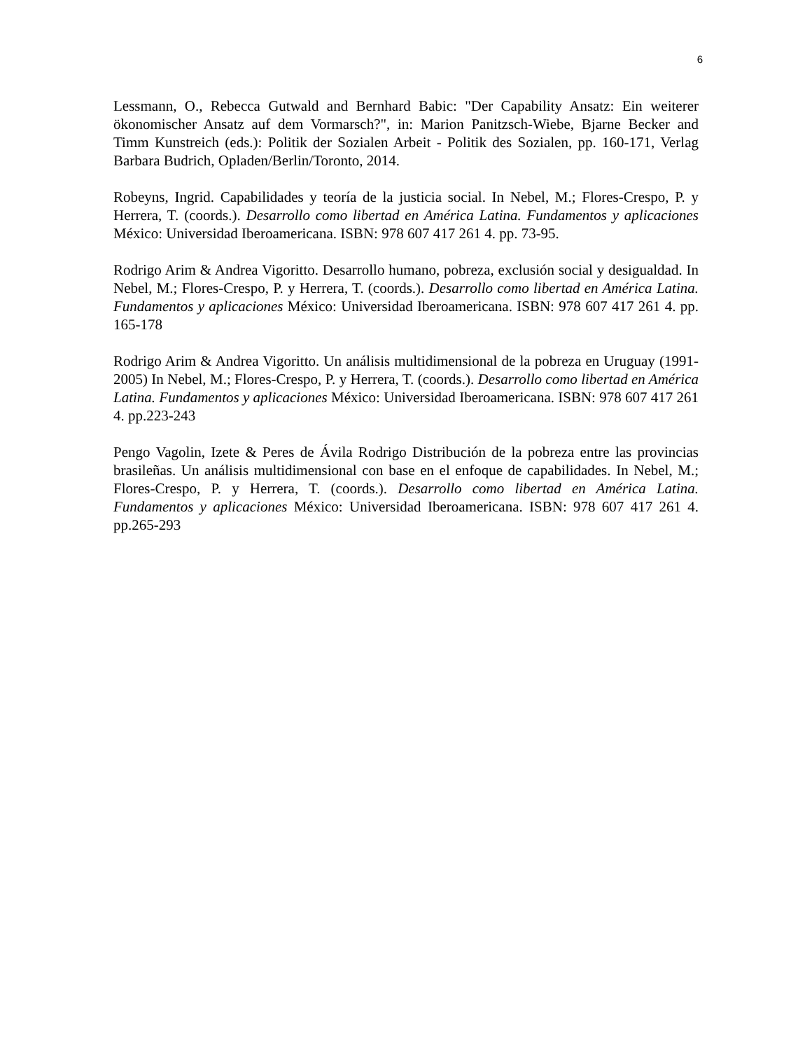6
Lessmann, O., Rebecca Gutwald and Bernhard Babic: "Der Capability Ansatz: Ein weiterer ökonomischer Ansatz auf dem Vormarsch?", in: Marion Panitzsch-Wiebe, Bjarne Becker and Timm Kunstreich (eds.): Politik der Sozialen Arbeit - Politik des Sozialen, pp. 160-171, Verlag Barbara Budrich, Opladen/Berlin/Toronto, 2014.
Robeyns, Ingrid. Capabilidades y teoría de la justicia social. In Nebel, M.; Flores-Crespo, P. y Herrera, T. (coords.). Desarrollo como libertad en América Latina. Fundamentos y aplicaciones México: Universidad Iberoamericana. ISBN: 978 607 417 261 4. pp. 73-95.
Rodrigo Arim & Andrea Vigoritto. Desarrollo humano, pobreza, exclusión social y desigualdad. In Nebel, M.; Flores-Crespo, P. y Herrera, T. (coords.). Desarrollo como libertad en América Latina. Fundamentos y aplicaciones México: Universidad Iberoamericana. ISBN: 978 607 417 261 4. pp. 165-178
Rodrigo Arim & Andrea Vigoritto. Un análisis multidimensional de la pobreza en Uruguay (1991-2005) In Nebel, M.; Flores-Crespo, P. y Herrera, T. (coords.). Desarrollo como libertad en América Latina. Fundamentos y aplicaciones México: Universidad Iberoamericana. ISBN: 978 607 417 261 4. pp.223-243
Pengo Vagolin, Izete & Peres de Ávila Rodrigo Distribución de la pobreza entre las provincias brasileñas. Un análisis multidimensional con base en el enfoque de capabilidades. In Nebel, M.; Flores-Crespo, P. y Herrera, T. (coords.). Desarrollo como libertad en América Latina. Fundamentos y aplicaciones México: Universidad Iberoamericana. ISBN: 978 607 417 261 4. pp.265-293